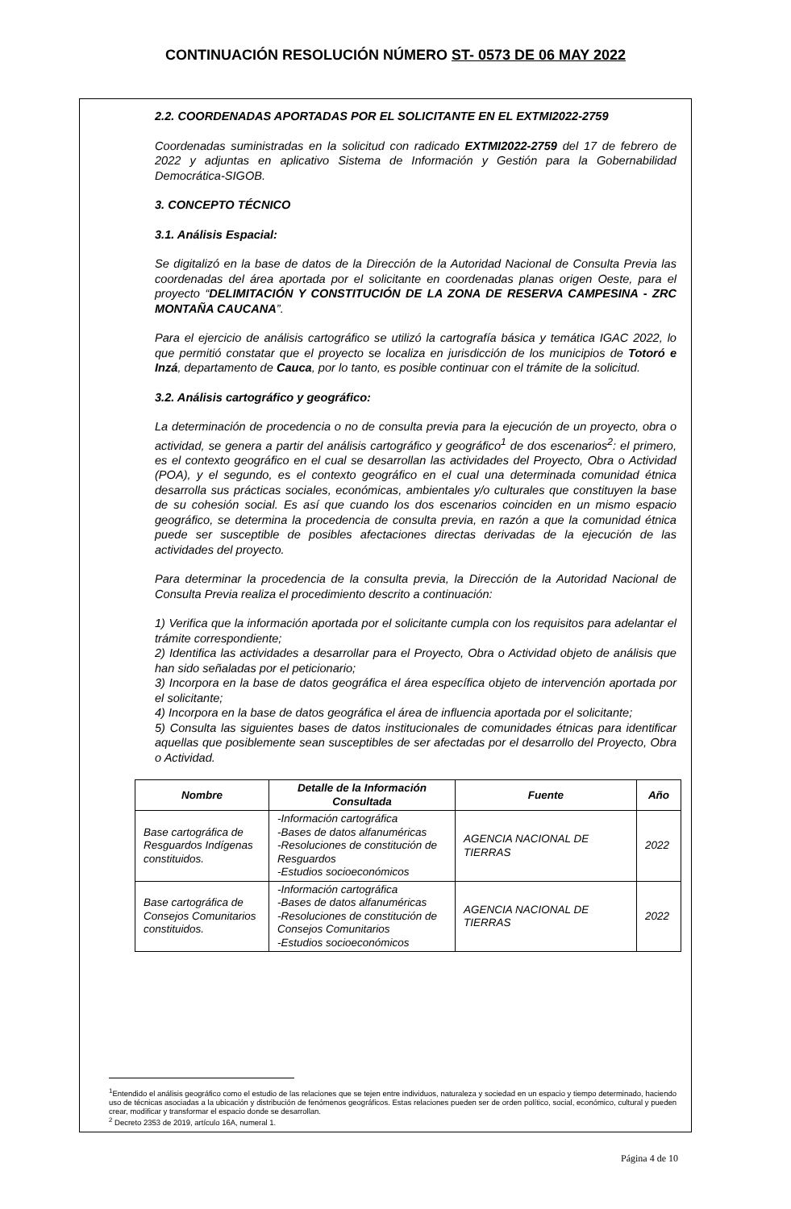CONTINUACIÓN RESOLUCIÓN NÚMERO ST- 0573 DE 06 MAY 2022
2.2. COORDENADAS APORTADAS POR EL SOLICITANTE EN EL EXTMI2022-2759
Coordenadas suministradas en la solicitud con radicado EXTMI2022-2759 del 17 de febrero de 2022 y adjuntas en aplicativo Sistema de Información y Gestión para la Gobernabilidad Democrática-SIGOB.
3. CONCEPTO TÉCNICO
3.1. Análisis Espacial:
Se digitalizó en la base de datos de la Dirección de la Autoridad Nacional de Consulta Previa las coordenadas del área aportada por el solicitante en coordenadas planas origen Oeste, para el proyecto “DELIMITACIÓN Y CONSTITUCIÓN DE LA ZONA DE RESERVA CAMPESINA - ZRC MONTAÑA CAUCANA”.
Para el ejercicio de análisis cartográfico se utilizó la cartografía básica y temática IGAC 2022, lo que permitió constatar que el proyecto se localiza en jurisdicción de los municipios de Totoró e Inzá, departamento de Cauca, por lo tanto, es posible continuar con el trámite de la solicitud.
3.2. Análisis cartográfico y geográfico:
La determinación de procedencia o no de consulta previa para la ejecución de un proyecto, obra o actividad, se genera a partir del análisis cartográfico y geográfico<sup>1</sup> de dos escenarios<sup>2</sup>: el primero, es el contexto geográfico en el cual se desarrollan las actividades del Proyecto, Obra o Actividad (POA), y el segundo, es el contexto geográfico en el cual una determinada comunidad étnica desarrolla sus prácticas sociales, económicas, ambientales y/o culturales que constituyen la base de su cohesión social. Es así que cuando los dos escenarios coinciden en un mismo espacio geográfico, se determina la procedencia de consulta previa, en razón a que la comunidad étnica puede ser susceptible de posibles afectaciones directas derivadas de la ejecución de las actividades del proyecto.
Para determinar la procedencia de la consulta previa, la Dirección de la Autoridad Nacional de Consulta Previa realiza el procedimiento descrito a continuación:
1) Verifica que la información aportada por el solicitante cumpla con los requisitos para adelantar el trámite correspondiente;
2) Identifica las actividades a desarrollar para el Proyecto, Obra o Actividad objeto de análisis que han sido señaladas por el peticionario;
3) Incorpora en la base de datos geográfica el área específica objeto de intervención aportada por el solicitante;
4) Incorpora en la base de datos geográfica el área de influencia aportada por el solicitante;
5) Consulta las siguientes bases de datos institucionales de comunidades étnicas para identificar aquellas que posiblemente sean susceptibles de ser afectadas por el desarrollo del Proyecto, Obra o Actividad.
| Nombre | Detalle de la Información Consultada | Fuente | Año |
| --- | --- | --- | --- |
| Base cartográfica de Resguardos Indígenas constituidos. | -Información cartográfica -Bases de datos alfanuméricas -Resoluciones de constitución de Resguardos -Estudios socioeconómicos | AGENCIA NACIONAL DE TIERRAS | 2022 |
| Base cartográfica de Consejos Comunitarios constituidos. | -Información cartográfica -Bases de datos alfanuméricas -Resoluciones de constitución de Consejos Comunitarios -Estudios socioeconómicos | AGENCIA NACIONAL DE TIERRAS | 2022 |
<sup>1</sup> Entendido el análisis geográfico como el estudio de las relaciones que se tejen entre individuos, naturaleza y sociedad en un espacio y tiempo determinado, haciendo uso de técnicas asociadas a la ubicación y distribución de fenómenos geográficos. Estas relaciones pueden ser de orden político, social, económico, cultural y pueden crear, modificar y transformar el espacio donde se desarrollan.
<sup>2</sup> Decreto 2353 de 2019, artículo 16A, numeral 1.
Página 4 de 10